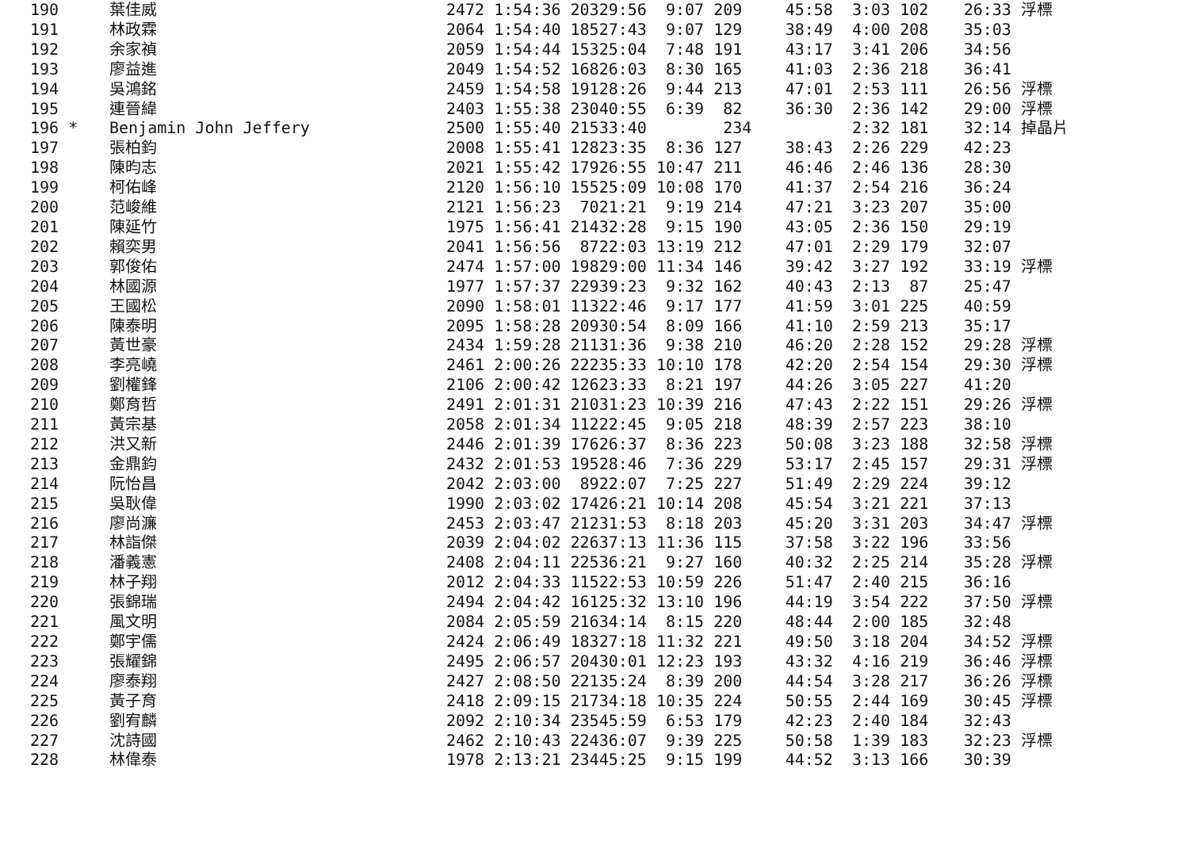| 190 | 葉佳威 | 2472 1:54:36 203 | 29:56 9:07 209 | 45:58 3:03 102 | 26:33 浮標 |
| 191 | 林政霖 | 2064 1:54:40 185 | 27:43 9:07 129 | 38:49 4:00 208 | 35:03 |
| 192 | 余家禎 | 2059 1:54:44 153 | 25:04 7:48 191 | 43:17 3:41 206 | 34:56 |
| 193 | 廖益進 | 2049 1:54:52 168 | 26:03 8:30 165 | 41:03 2:36 218 | 36:41 |
| 194 | 吳鴻銘 | 2459 1:54:58 191 | 28:26 9:44 213 | 47:01 2:53 111 | 26:56 浮標 |
| 195 | 連晉緯 | 2403 1:55:38 230 | 40:55 6:39 82 | 36:30 2:36 142 | 29:00 浮標 |
| 196 * | Benjamin John Jeffery | 2500 1:55:40 215 | 33:40 234 | 2:32 181 | 32:14 掉晶片 |
| 197 | 張柏鈞 | 2008 1:55:41 128 | 23:35 8:36 127 | 38:43 2:26 229 | 42:23 |
| 198 | 陳昀志 | 2021 1:55:42 179 | 26:55 10:47 211 | 46:46 2:46 136 | 28:30 |
| 199 | 柯佑峰 | 2120 1:56:10 155 | 25:09 10:08 170 | 41:37 2:54 216 | 36:24 |
| 200 | 范峻維 | 2121 1:56:23 70 | 21:21 9:19 214 | 47:21 3:23 207 | 35:00 |
| 201 | 陳延竹 | 1975 1:56:41 214 | 32:28 9:15 190 | 43:05 2:36 150 | 29:19 |
| 202 | 賴奕男 | 2041 1:56:56 87 | 22:03 13:19 212 | 47:01 2:29 179 | 32:07 |
| 203 | 郭俊佑 | 2474 1:57:00 198 | 29:00 11:34 146 | 39:42 3:27 192 | 33:19 浮標 |
| 204 | 林國源 | 1977 1:57:37 229 | 39:23 9:32 162 | 40:43 2:13 87 | 25:47 |
| 205 | 王國松 | 2090 1:58:01 113 | 22:46 9:17 177 | 41:59 3:01 225 | 40:59 |
| 206 | 陳泰明 | 2095 1:58:28 209 | 30:54 8:09 166 | 41:10 2:59 213 | 35:17 |
| 207 | 黃世豪 | 2434 1:59:28 211 | 31:36 9:38 210 | 46:20 2:28 152 | 29:28 浮標 |
| 208 | 李亮嶢 | 2461 2:00:26 222 | 35:33 10:10 178 | 42:20 2:54 154 | 29:30 浮標 |
| 209 | 劉權鋒 | 2106 2:00:42 126 | 23:33 8:21 197 | 44:26 3:05 227 | 41:20 |
| 210 | 鄭育哲 | 2491 2:01:31 210 | 31:23 10:39 216 | 47:43 2:22 151 | 29:26 浮標 |
| 211 | 黃宗基 | 2058 2:01:34 112 | 22:45 9:05 218 | 48:39 2:57 223 | 38:10 |
| 212 | 洪又新 | 2446 2:01:39 176 | 26:37 8:36 223 | 50:08 3:23 188 | 32:58 浮標 |
| 213 | 金鼎鈞 | 2432 2:01:53 195 | 28:46 7:36 229 | 53:17 2:45 157 | 29:31 浮標 |
| 214 | 阮怡昌 | 2042 2:03:00 89 | 22:07 7:25 227 | 51:49 2:29 224 | 39:12 |
| 215 | 吳耿偉 | 1990 2:03:02 174 | 26:21 10:14 208 | 45:54 3:21 221 | 37:13 |
| 216 | 廖尚濂 | 2453 2:03:47 212 | 31:53 8:18 203 | 45:20 3:31 203 | 34:47 浮標 |
| 217 | 林詣傑 | 2039 2:04:02 226 | 37:13 11:36 115 | 37:58 3:22 196 | 33:56 |
| 218 | 潘義憲 | 2408 2:04:11 225 | 36:21 9:27 160 | 40:32 2:25 214 | 35:28 浮標 |
| 219 | 林子翔 | 2012 2:04:33 115 | 22:53 10:59 226 | 51:47 2:40 215 | 36:16 |
| 220 | 張錦瑞 | 2494 2:04:42 161 | 25:32 13:10 196 | 44:19 3:54 222 | 37:50 浮標 |
| 221 | 風文明 | 2084 2:05:59 216 | 34:14 8:15 220 | 48:44 2:00 185 | 32:48 |
| 222 | 鄭宇儒 | 2424 2:06:49 183 | 27:18 11:32 221 | 49:50 3:18 204 | 34:52 浮標 |
| 223 | 張耀錦 | 2495 2:06:57 204 | 30:01 12:23 193 | 43:32 4:16 219 | 36:46 浮標 |
| 224 | 廖泰翔 | 2427 2:08:50 221 | 35:24 8:39 200 | 44:54 3:28 217 | 36:26 浮標 |
| 225 | 黃子育 | 2418 2:09:15 217 | 34:18 10:35 224 | 50:55 2:44 169 | 30:45 浮標 |
| 226 | 劉宥麟 | 2092 2:10:34 235 | 45:59 6:53 179 | 42:23 2:40 184 | 32:43 |
| 227 | 沈詩國 | 2462 2:10:43 224 | 36:07 9:39 225 | 50:58 1:39 183 | 32:23 浮標 |
| 228 | 林偉泰 | 1978 2:13:21 234 | 45:25 9:15 199 | 44:52 3:13 166 | 30:39 |